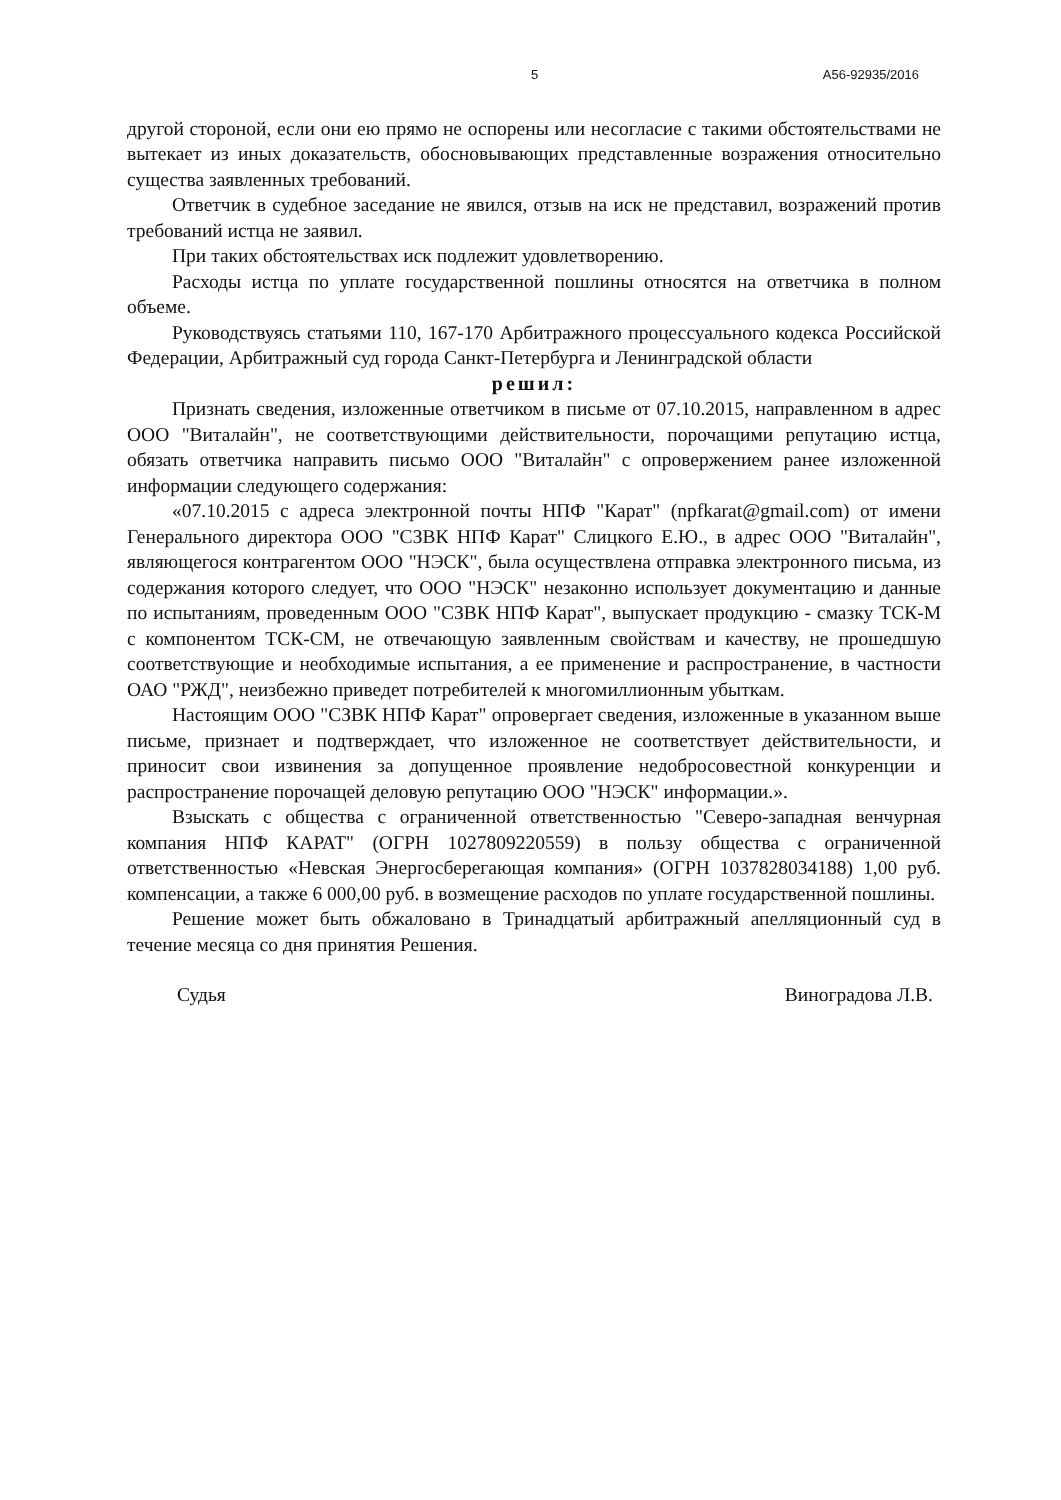5 А56-92935/2016
другой стороной, если они ею прямо не оспорены или несогласие с такими обстоятельствами не вытекает из иных доказательств, обосновывающих представленные возражения относительно существа заявленных требований.
Ответчик в судебное заседание не явился, отзыв на иск не представил, возражений против требований истца не заявил.
При таких обстоятельствах иск подлежит удовлетворению.
Расходы истца по уплате государственной пошлины относятся на ответчика в полном объеме.
Руководствуясь статьями 110, 167-170 Арбитражного процессуального кодекса Российской Федерации, Арбитражный суд города Санкт-Петербурга и Ленинградской области
решил:
Признать сведения, изложенные ответчиком в письме от 07.10.2015, направленном в адрес ООО "Виталайн", не соответствующими действительности, порочащими репутацию истца, обязать ответчика направить письмо ООО "Виталайн" с опровержением ранее изложенной информации следующего содержания:
«07.10.2015 с адреса электронной почты НПФ "Карат" (npfkarat@gmail.com) от имени Генерального директора ООО "СЗВК НПФ Карат" Слицкого Е.Ю., в адрес ООО "Виталайн", являющегося контрагентом ООО "НЭСК", была осуществлена отправка электронного письма, из содержания которого следует, что ООО "НЭСК" незаконно использует документацию и данные по испытаниям, проведенным ООО "СЗВК НПФ Карат", выпускает продукцию - смазку ТСК-М с компонентом ТСК-СМ, не отвечающую заявленным свойствам и качеству, не прошедшую соответствующие и необходимые испытания, а ее применение и распространение, в частности ОАО "РЖД", неизбежно приведет потребителей к многомиллионным убыткам.
Настоящим ООО "СЗВК НПФ Карат" опровергает сведения, изложенные в указанном выше письме, признает и подтверждает, что изложенное не соответствует действительности, и приносит свои извинения за допущенное проявление недобросовестной конкуренции и распространение порочащей деловую репутацию ООО "НЭСК" информации.».
Взыскать с общества с ограниченной ответственностью "Северо-западная венчурная компания НПФ КАРАТ" (ОГРН 1027809220559) в пользу общества с ограниченной ответственностью «Невская Энергосберегающая компания» (ОГРН 1037828034188) 1,00 руб. компенсации, а также 6 000,00 руб. в возмещение расходов по уплате государственной пошлины.
Решение может быть обжаловано в Тринадцатый арбитражный апелляционный суд в течение месяца со дня принятия Решения.
Судья Виноградова Л.В.